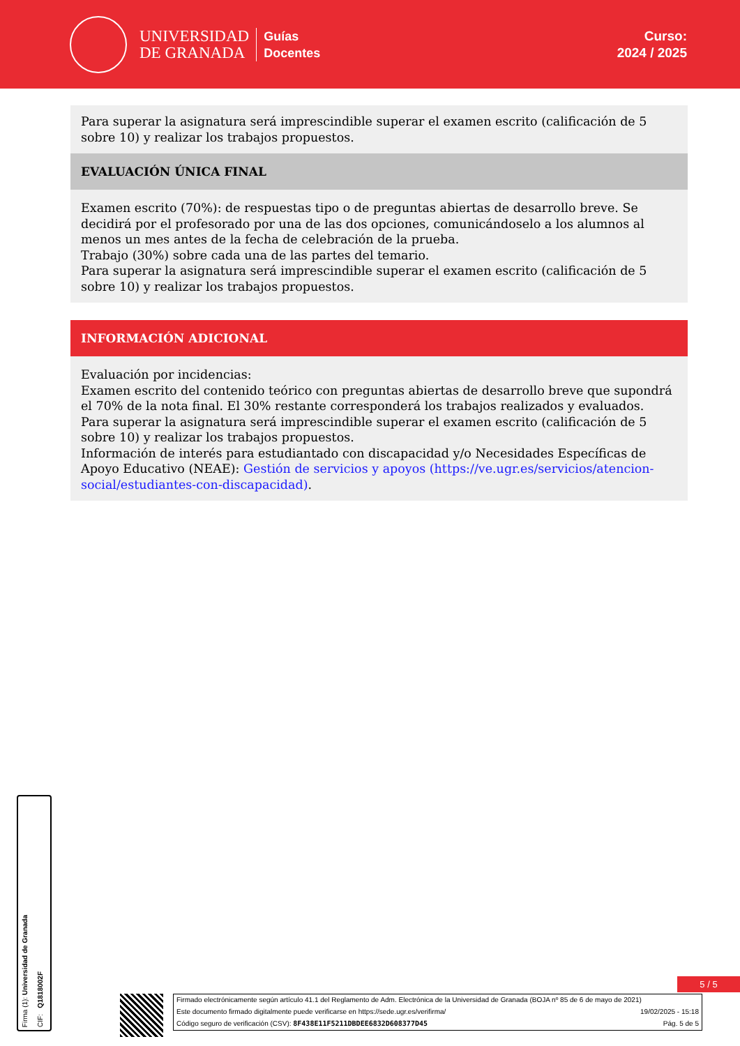UNIVERSIDAD
DE GRANADA
Guías
Docentes
Curso:
2024 / 2025
Para superar la asignatura será imprescindible superar el examen escrito (calificación de 5 sobre 10) y realizar los trabajos propuestos.
EVALUACIÓN ÚNICA FINAL
Examen escrito (70%): de respuestas tipo o de preguntas abiertas de desarrollo breve. Se decidirá por el profesorado por una de las dos opciones, comunicándoselo a los alumnos al menos un mes antes de la fecha de celebración de la prueba.
Trabajo (30%) sobre cada una de las partes del temario.
Para superar la asignatura será imprescindible superar el examen escrito (calificación de 5 sobre 10) y realizar los trabajos propuestos.
INFORMACIÓN ADICIONAL
Evaluación por incidencias:
Examen escrito del contenido teórico con preguntas abiertas de desarrollo breve que supondrá el 70% de la nota final. El 30% restante corresponderá los trabajos realizados y evaluados.
Para superar la asignatura será imprescindible superar el examen escrito (calificación de 5 sobre 10) y realizar los trabajos propuestos.
Información de interés para estudiantado con discapacidad y/o Necesidades Específicas de Apoyo Educativo (NEAE): Gestión de servicios y apoyos (https://ve.ugr.es/servicios/atencion-social/estudiantes-con-discapacidad).
Firma (1): Universidad de Granada
CIF: Q1818002F
5 / 5
Firmado electrónicamente según artículo 41.1 del Reglamento de Adm. Electrónica de la Universidad de Granada (BOJA nº 85 de 6 de mayo de 2021)
Este documento firmado digitalmente puede verificarse en https://sede.ugr.es/verifirma/ 19/02/2025 - 15:18
Código seguro de verificación (CSV): 8F438E11F5211DBDEE6832D608377D45 Pág. 5 de 5